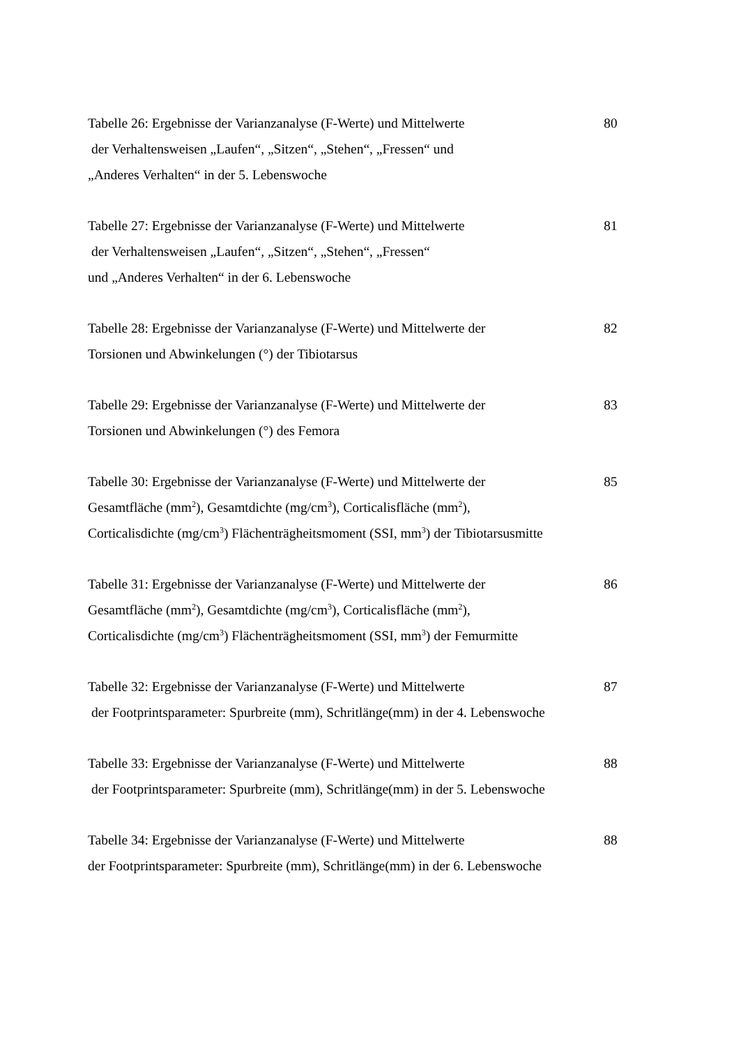Tabelle 26: Ergebnisse der Varianzanalyse (F-Werte) und Mittelwerte
der Verhaltensweisen „Laufen“, „Sitzen“, „Stehen“, „Fressen“ und
„Anderes Verhalten“ in der 5. Lebenswoche
80
Tabelle 27: Ergebnisse der Varianzanalyse (F-Werte) und Mittelwerte
der Verhaltensweisen „Laufen“, „Sitzen“, „Stehen“, „Fressen“
und „Anderes Verhalten“ in der 6. Lebenswoche
81
Tabelle 28: Ergebnisse der Varianzanalyse (F-Werte) und Mittelwerte der
Torsionen und Abwinkelungen (°) der Tibiotarsus
82
Tabelle 29: Ergebnisse der Varianzanalyse (F-Werte) und Mittelwerte der
Torsionen und Abwinkelungen (°) des Femora
83
Tabelle 30: Ergebnisse der Varianzanalyse (F-Werte) und Mittelwerte der
Gesamtfläche (mm<sup>2</sup>), Gesamtdichte (mg/cm<sup>3</sup>), Corticalisfläche (mm<sup>2</sup>),
Corticalisdichte (mg/cm<sup>3</sup>) Flächenträgheitsmoment (SSI, mm<sup>3</sup>) der Tibiotarsusmitte
85
Tabelle 31: Ergebnisse der Varianzanalyse (F-Werte) und Mittelwerte der
Gesamtfläche (mm<sup>2</sup>), Gesamtdichte (mg/cm<sup>3</sup>), Corticalisfläche (mm<sup>2</sup>),
Corticalisdichte (mg/cm<sup>3</sup>) Flächenträgheitsmoment (SSI, mm<sup>3</sup>) der Femurmitte
86
Tabelle 32: Ergebnisse der Varianzanalyse (F-Werte) und Mittelwerte
der Footprintsparameter: Spurbreite (mm), Schritlänge(mm) in der 4. Lebenswoche
87
Tabelle 33: Ergebnisse der Varianzanalyse (F-Werte) und Mittelwerte
der Footprintsparameter: Spurbreite (mm), Schritlänge(mm) in der 5. Lebenswoche
88
Tabelle 34: Ergebnisse der Varianzanalyse (F-Werte) und Mittelwerte
der Footprintsparameter: Spurbreite (mm), Schritlänge(mm) in der 6. Lebenswoche
88